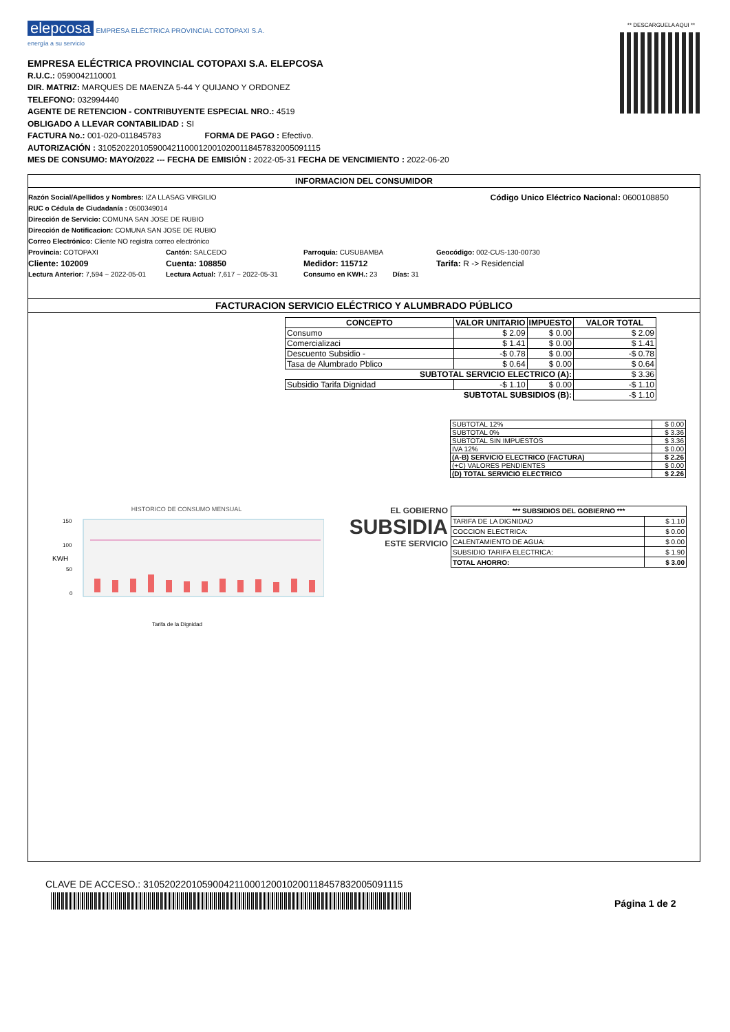elepcosa EMPRESA ELÉCTRICA PROVINCIAL COTOPAXI S.A.
energía a su servicio
EMPRESA ELÉCTRICA PROVINCIAL COTOPAXI S.A. ELEPCOSA
R.U.C.: 0590042110001
DIR. MATRIZ: MARQUES DE MAENZA 5-44 Y QUIJANO Y ORDONEZ
TELEFONO: 032994440
AGENTE DE RETENCION - CONTRIBUYENTE ESPECIAL NRO.: 4519
OBLIGADO A LLEVAR CONTABILIDAD : SI
FACTURA No.: 001-020-011845783 FORMA DE PAGO : Efectivo.
AUTORIZACIÓN : 3105202201059004211000120010200118457832005091115
MES DE CONSUMO: MAYO/2022 --- FECHA DE EMISIÓN : 2022-05-31 FECHA DE VENCIMIENTO : 2022-06-20
** DESCARGUELA AQUI **
INFORMACION DEL CONSUMIDOR
Código Unico Eléctrico Nacional: 0600108850
Razón Social/Apellidos y Nombres: IZA LLASAG VIRGILIO
RUC o Cédula de Ciudadanía : 0500349014
Dirección de Servicio: COMUNA SAN JOSE DE RUBIO
Dirección de Notificacion: COMUNA SAN JOSE DE RUBIO
Correo Electrónico: Cliente NO registra correo electrónico
Provincia: COTOPAXI Cantón: SALCEDO Parroquia: CUSUBAMBA Geocódigo: 002-CUS-130-00730 Cliente: 102009 Cuenta: 108850 Medidor: 115712 Tarifa: R -> Residencial Lectura Anterior: 7,594 ~ 2022-05-01 Lectura Actual: 7,617 ~ 2022-05-31 Consumo en KWH.: 23 Días: 31
FACTURACION SERVICIO ELÉCTRICO Y ALUMBRADO PÚBLICO
| CONCEPTO | VALOR UNITARIO | IMPUESTO | VALOR TOTAL |
| --- | --- | --- | --- |
| Consumo | $ 2.09 | $ 0.00 | $ 2.09 |
| Comercializaci | $ 1.41 | $ 0.00 | $ 1.41 |
| Descuento Subsidio - | -$ 0.78 | $ 0.00 | -$ 0.78 |
| Tasa de Alumbrado Pblico | $ 0.64 | $ 0.00 | $ 0.64 |
| SUBTOTAL SERVICIO ELECTRICO (A): | | | $ 3.36 |
| Subsidio Tarifa Dignidad | -$ 1.10 | $ 0.00 | -$ 1.10 |
| SUBTOTAL SUBSIDIOS (B): | | | -$ 1.10 |
| SUBTOTAL 12% | $ 0.00 |
| SUBTOTAL 0% | $ 3.36 |
| SUBTOTAL SIN IMPUESTOS | $ 3.36 |
| IVA 12% | $ 0.00 |
| (A-B) SERVICIO ELECTRICO (FACTURA) | $ 2.26 |
| (+C) VALORES PENDIENTES | $ 0.00 |
| (D) TOTAL SERVICIO ELECTRICO | $ 2.26 |
HISTORICO DE CONSUMO MENSUAL
150
100
50
0
KWH
Tarifa de la Dignidad
EL GOBIERNO
SUBSIDIA
ESTE SERVICIO
| *** SUBSIDIOS DEL GOBIERNO *** | |
| --- | --- |
| TARIFA DE LA DIGNIDAD | $ 1.10 |
| COCCION ELECTRICA: | $ 0.00 |
| CALENTAMIENTO DE AGUA: | $ 0.00 |
| SUBSIDIO TARIFA ELECTRICA: | $ 1.90 |
| TOTAL AHORRO: | $ 3.00 |
CLAVE DE ACCESO.: 3105202201059004211000120010200118457832005091115
Página 1 de 2